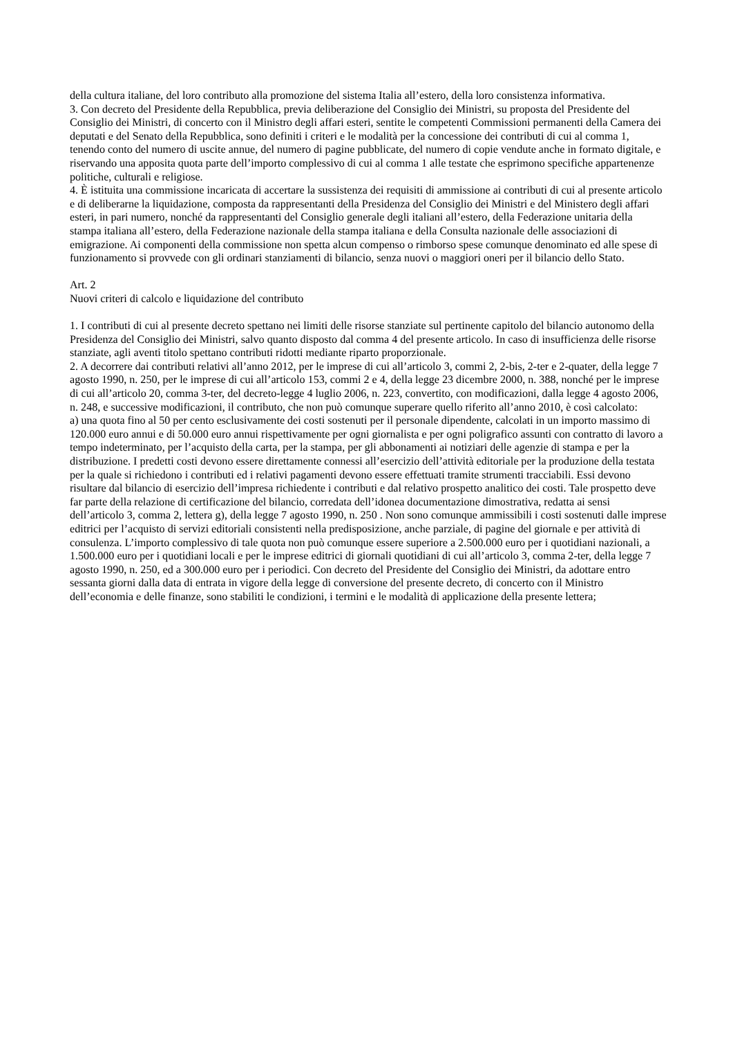della cultura italiane, del loro contributo alla promozione del sistema Italia all’estero, della loro consistenza informativa.
3. Con decreto del Presidente della Repubblica, previa deliberazione del Consiglio dei Ministri, su proposta del Presidente del Consiglio dei Ministri, di concerto con il Ministro degli affari esteri, sentite le competenti Commissioni permanenti della Camera dei deputati e del Senato della Repubblica, sono definiti i criteri e le modalità per la concessione dei contributi di cui al comma 1, tenendo conto del numero di uscite annue, del numero di pagine pubblicate, del numero di copie vendute anche in formato digitale, e riservando una apposita quota parte dell’importo complessivo di cui al comma 1 alle testate che esprimono specifiche appartenenze politiche, culturali e religiose.
4. È istituita una commissione incaricata di accertare la sussistenza dei requisiti di ammissione ai contributi di cui al presente articolo e di deliberarne la liquidazione, composta da rappresentanti della Presidenza del Consiglio dei Ministri e del Ministero degli affari esteri, in pari numero, nonché da rappresentanti del Consiglio generale degli italiani all’estero, della Federazione unitaria della stampa italiana all’estero, della Federazione nazionale della stampa italiana e della Consulta nazionale delle associazioni di emigrazione. Ai componenti della commissione non spetta alcun compenso o rimborso spese comunque denominato ed alle spese di funzionamento si provvede con gli ordinari stanziamenti di bilancio, senza nuovi o maggiori oneri per il bilancio dello Stato.
Art. 2
Nuovi criteri di calcolo e liquidazione del contributo
1. I contributi di cui al presente decreto spettano nei limiti delle risorse stanziate sul pertinente capitolo del bilancio autonomo della Presidenza del Consiglio dei Ministri, salvo quanto disposto dal comma 4 del presente articolo. In caso di insufficienza delle risorse stanziate, agli aventi titolo spettano contributi ridotti mediante riparto proporzionale.
2. A decorrere dai contributi relativi all’anno 2012, per le imprese di cui all’articolo 3, commi 2, 2-bis, 2-ter e 2-quater, della legge 7 agosto 1990, n. 250, per le imprese di cui all’articolo 153, commi 2 e 4, della legge 23 dicembre 2000, n. 388, nonché per le imprese di cui all’articolo 20, comma 3-ter, del decreto-legge 4 luglio 2006, n. 223, convertito, con modificazioni, dalla legge 4 agosto 2006, n. 248, e successive modificazioni, il contributo, che non può comunque superare quello riferito all’anno 2010, è così calcolato:
a) una quota fino al 50 per cento esclusivamente dei costi sostenuti per il personale dipendente, calcolati in un importo massimo di 120.000 euro annui e di 50.000 euro annui rispettivamente per ogni giornalista e per ogni poligrafico assunti con contratto di lavoro a tempo indeterminato, per l’acquisto della carta, per la stampa, per gli abbonamenti ai notiziari delle agenzie di stampa e per la distribuzione. I predetti costi devono essere direttamente connessi all’esercizio dell’attività editoriale per la produzione della testata per la quale si richiedono i contributi ed i relativi pagamenti devono essere effettuati tramite strumenti tracciabili. Essi devono risultare dal bilancio di esercizio dell’impresa richiedente i contributi e dal relativo prospetto analitico dei costi. Tale prospetto deve far parte della relazione di certificazione del bilancio, corredata dell’idonea documentazione dimostrativa, redatta ai sensi dell’articolo 3, comma 2, lettera g), della legge 7 agosto 1990, n. 250 . Non sono comunque ammissibili i costi sostenuti dalle imprese editrici per l’acquisto di servizi editoriali consistenti nella predisposizione, anche parziale, di pagine del giornale e per attività di consulenza. L’importo complessivo di tale quota non può comunque essere superiore a 2.500.000 euro per i quotidiani nazionali, a 1.500.000 euro per i quotidiani locali e per le imprese editrici di giornali quotidiani di cui all’articolo 3, comma 2-ter, della legge 7 agosto 1990, n. 250, ed a 300.000 euro per i periodici. Con decreto del Presidente del Consiglio dei Ministri, da adottare entro sessanta giorni dalla data di entrata in vigore della legge di conversione del presente decreto, di concerto con il Ministro dell’economia e delle finanze, sono stabiliti le condizioni, i termini e le modalità di applicazione della presente lettera;